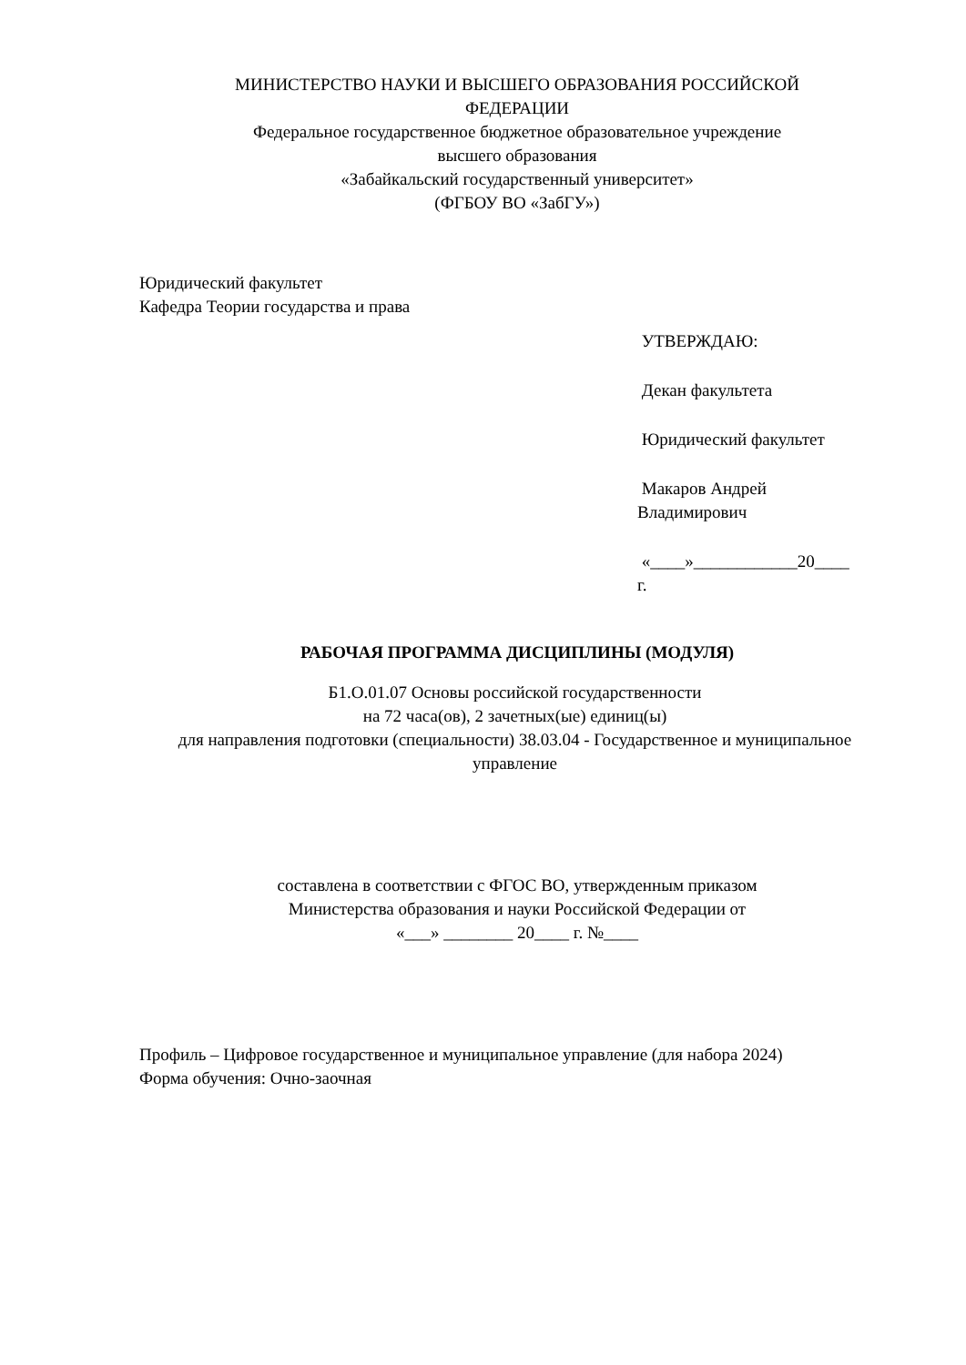МИНИСТЕРСТВО НАУКИ И ВЫСШЕГО ОБРАЗОВАНИЯ РОССИЙСКОЙ
ФЕДЕРАЦИИ
Федеральное государственное бюджетное образовательное учреждение
высшего образования
«Забайкальский государственный университет»
(ФГБОУ ВО «ЗабГУ»)
Юридический факультет
Кафедра Теории государства и права
УТВЕРЖДАЮ:
Декан факультета
Юридический факультет
Макаров Андрей
Владимирович
«____»____________20____
г.
РАБОЧАЯ ПРОГРАММА ДИСЦИПЛИНЫ (МОДУЛЯ)
Б1.О.01.07 Основы российской государственности
на 72 часа(ов), 2 зачетных(ые) единиц(ы)
для направления подготовки (специальности) 38.03.04 - Государственное и муниципальное
управление
составлена в соответствии с ФГОС ВО, утвержденным приказом
Министерства образования и науки Российской Федерации от
«___» ________ 20____ г. №____
Профиль – Цифровое государственное и муниципальное управление (для набора 2024)
Форма обучения: Очно-заочная